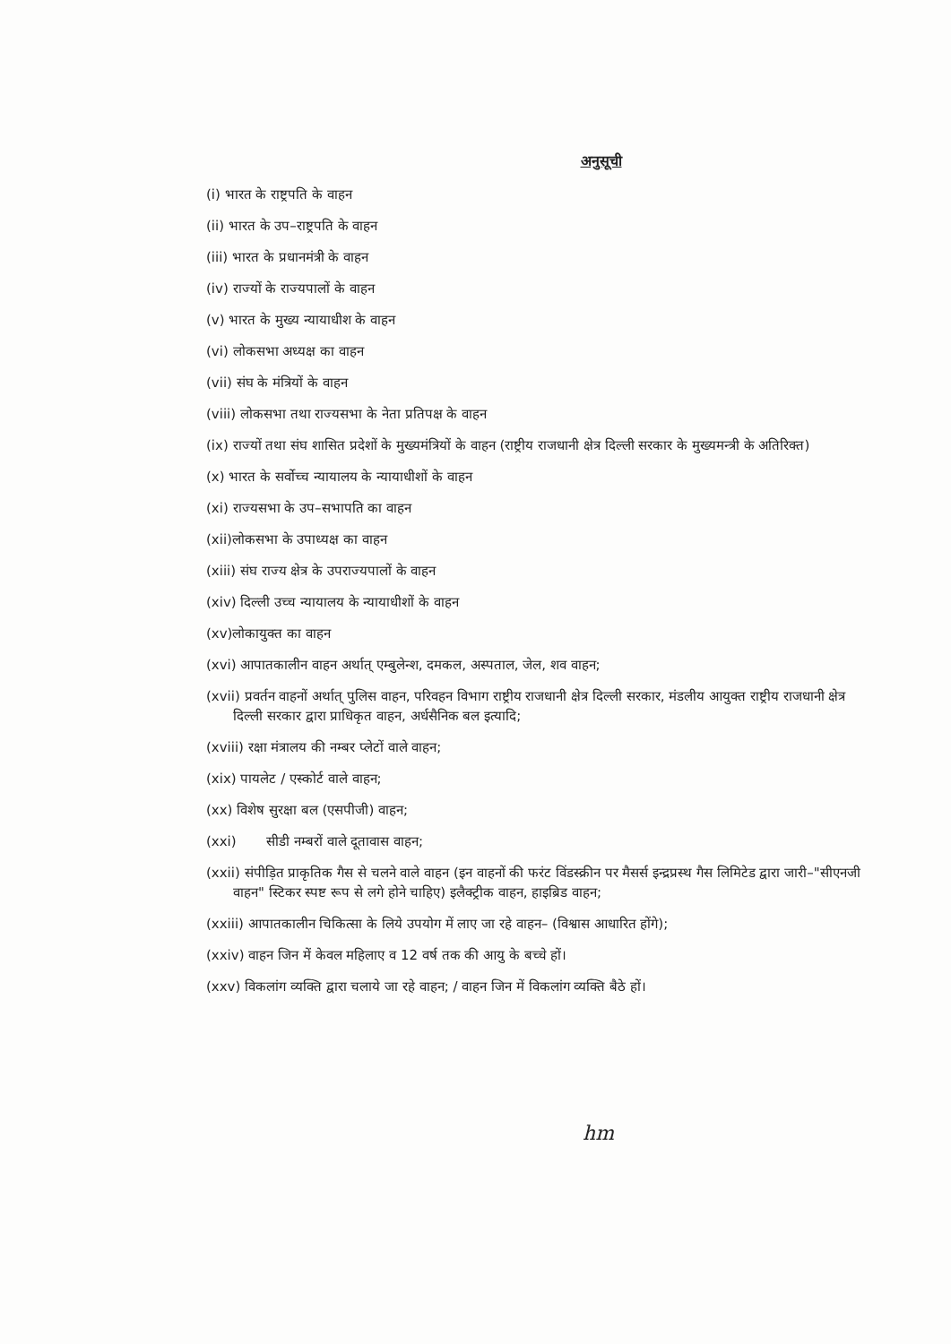अनुसूची
(i) भारत के राष्ट्रपति के वाहन
(ii) भारत के उप–राष्ट्रपति के वाहन
(iii) भारत के प्रधानमंत्री के वाहन
(iv) राज्यों के राज्यपालों के वाहन
(v) भारत के मुख्य न्यायाधीश के वाहन
(vi) लोकसभा अध्यक्ष का वाहन
(vii) संघ के मंत्रियों के वाहन
(viii) लोकसभा तथा राज्यसभा के नेता प्रतिपक्ष के वाहन
(ix) राज्यों तथा संघ शासित प्रदेशों के मुख्यमंत्रियों के वाहन (राष्ट्रीय राजधानी क्षेत्र दिल्ली सरकार के मुख्यमन्त्री के अतिरिक्त)
(x) भारत के सर्वोच्च न्यायालय के न्यायाधीशों के वाहन
(xi) राज्यसभा के उप–सभापति का वाहन
(xii)लोकसभा के उपाध्यक्ष का वाहन
(xiii) संघ राज्य क्षेत्र के उपराज्यपालों के वाहन
(xiv) दिल्ली उच्च न्यायालय के न्यायाधीशों के वाहन
(xv)लोकायुक्त का वाहन
(xvi) आपातकालीन वाहन अर्थात् एम्बुलेन्श, दमकल, अस्पताल, जेल, शव वाहन;
(xvii) प्रवर्तन वाहनों अर्थात् पुलिस वाहन, परिवहन विभाग राष्ट्रीय राजधानी क्षेत्र दिल्ली सरकार, मंडलीय आयुक्त राष्ट्रीय राजधानी क्षेत्र दिल्ली सरकार द्वारा प्राधिकृत वाहन, अर्धसैनिक बल इत्यादि;
(xviii) रक्षा मंत्रालय की नम्बर प्लेटों वाले वाहन;
(xix) पायलेट / एस्कोर्ट वाले वाहन;
(xx) विशेष सुरक्षा बल (एसपीजी) वाहन;
(xxi) सीडी नम्बरों वाले दूतावास वाहन;
(xxii) संपीड़ित प्राकृतिक गैस से चलने वाले वाहन (इन वाहनों की फरंट विंडस्क्रीन पर मैसर्स इन्द्रप्रस्थ गैस लिमिटेड द्वारा जारी–"सीएनजी वाहन" स्टिकर स्पष्ट रूप से लगे होने चाहिए) इलैक्ट्रीक वाहन, हाइब्रिड वाहन;
(xxiii) आपातकालीन चिकित्सा के लिये उपयोग में लाए जा रहे वाहन– (विश्वास आधारित होंगे);
(xxiv) वाहन जिन में केवल महिलाए व 12 वर्ष तक की आयु के बच्चे हों।
(xxv) विकलांग व्यक्ति द्वारा चलाये जा रहे वाहन; / वाहन जिन में विकलांग व्यक्ति बैठे हों।
hm